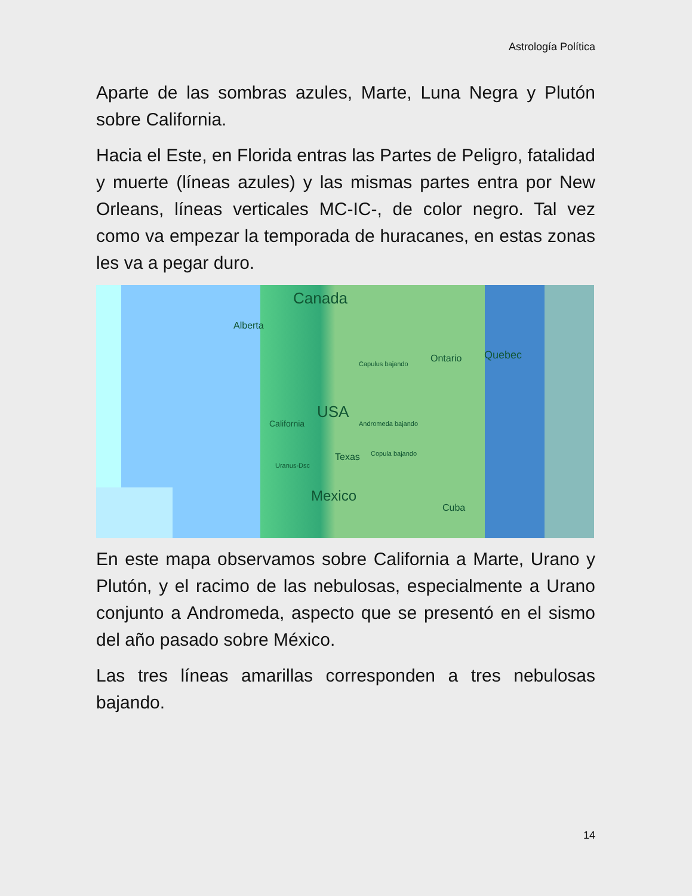Astrología Política
Aparte de las sombras azules, Marte, Luna Negra y Plutón sobre California.
Hacia el Este, en Florida entras las Partes de Peligro, fatalidad y muerte (líneas azules) y las mismas partes entra por New Orleans, líneas verticales MC-IC-, de color negro. Tal vez como va empezar la temporada de huracanes, en estas zonas les va a pegar duro.
Canada
Alberta
Ontario Quebec
California USA
Texas
Mexico
Cuba
Capulus bajando
Andromeda bajando
Copula bajando
Uranus-Dsc
En este mapa observamos sobre California a Marte, Urano y Plutón, y el racimo de las nebulosas, especialmente a Urano conjunto a Andromeda, aspecto que se presentó en el sismo del año pasado sobre México.
Las tres líneas amarillas corresponden a tres nebulosas bajando.
14